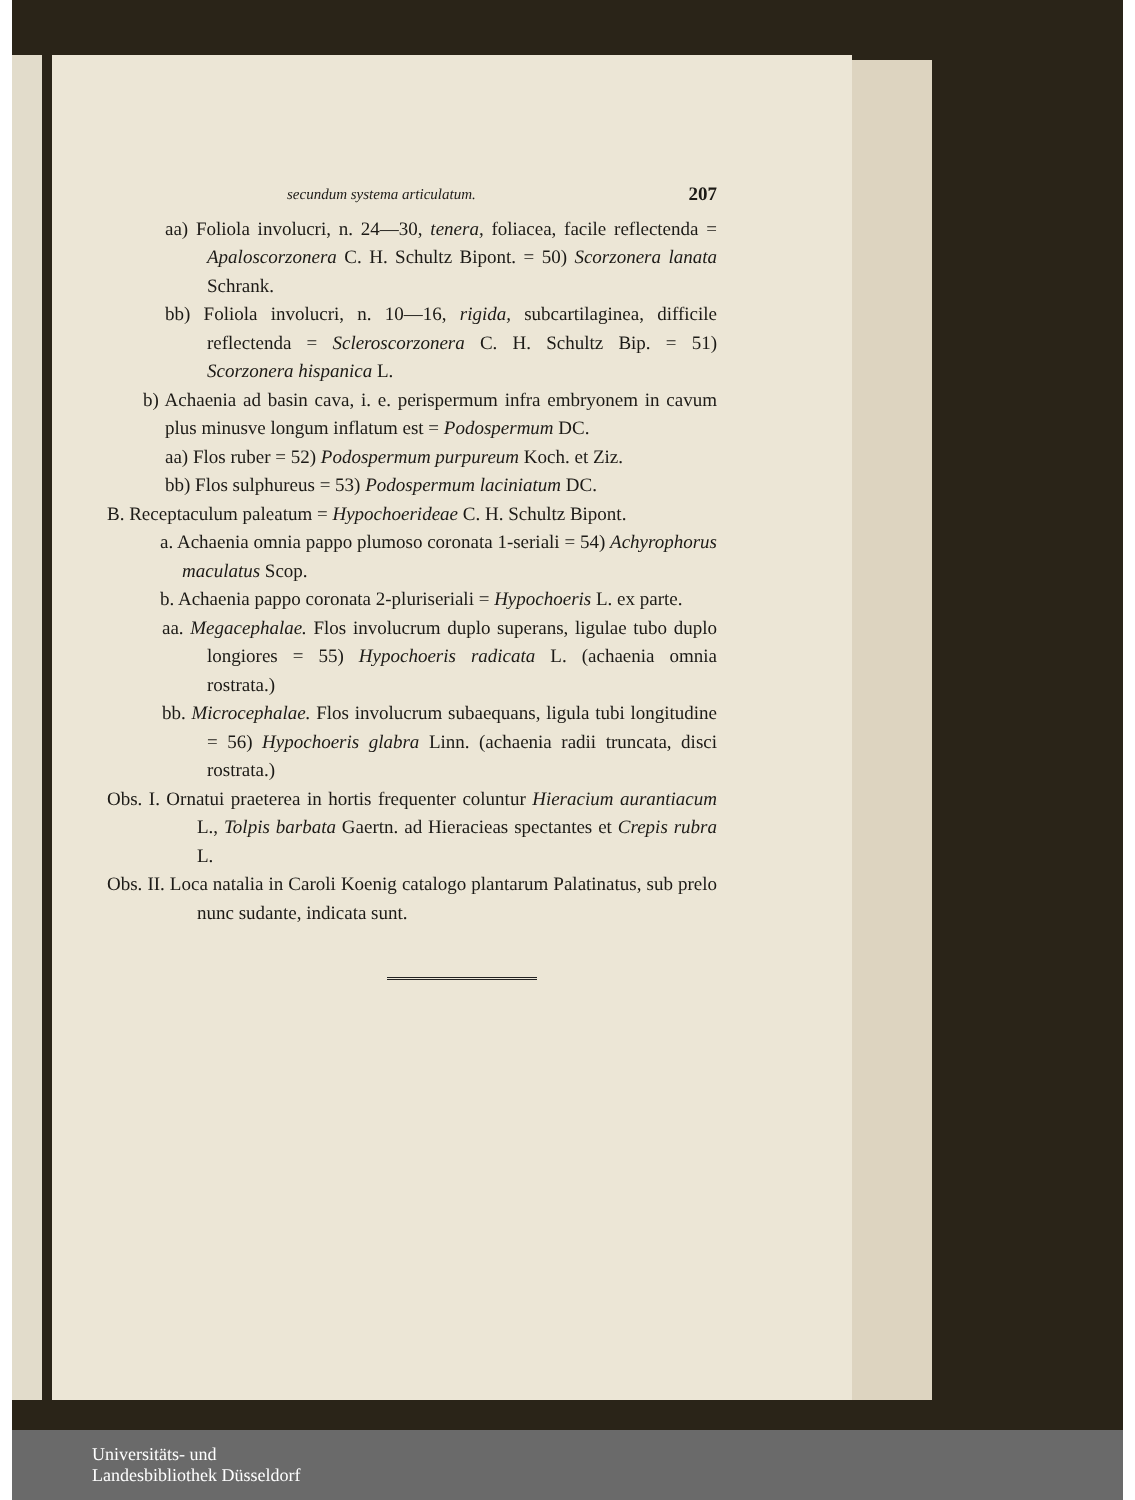secundum systema articulatum. 207
aa) Foliola involucri, n. 24—30, tenera, foliacea, facile reflectenda = Apaloscorzonera C. H. Schultz Bipont. = 50) Scorzonera lanata Schrank.
bb) Foliola involucri, n. 10—16, rigida, subcartilaginea, difficile reflectenda = Scleroscorzonera C. H. Schultz Bip. = 51) Scorzonera hispanica L.
b) Achaenia ad basin cava, i. e. perispermum infra embryonem in cavum plus minusve longum inflatum est = Podospermum DC.
aa) Flos ruber = 52) Podospermum purpureum Koch. et Ziz.
bb) Flos sulphureus = 53) Podospermum laciniatum DC.
B. Receptaculum paleatum = Hypochoerideae C. H. Schultz Bipont.
a. Achaenia omnia pappo plumoso coronata 1-seriali = 54) Achyrophorus maculatus Scop.
b. Achaenia pappo coronata 2-pluriseriali = Hypochoeris L. ex parte.
aa. Megacephalae. Flos involucrum duplo superans, ligulae tubo duplo longiores = 55) Hypochoeris radicata L. (achaenia omnia rostrata.)
bb. Microcephalae. Flos involucrum subaequans, ligula tubi longitudine = 56) Hypochoeris glabra Linn. (achaenia radii truncata, disci rostrata.)
Obs. I. Ornatui praeterea in hortis frequenter coluntur Hieracium aurantiacum L., Tolpis barbata Gaertn. ad Hieracieas spectantes et Crepis rubra L.
Obs. II. Loca natalia in Caroli Koenig catalogo plantarum Palatinatus, sub prelo nunc sudante, indicata sunt.
Universitäts- und
Landesbibliothek Düsseldorf